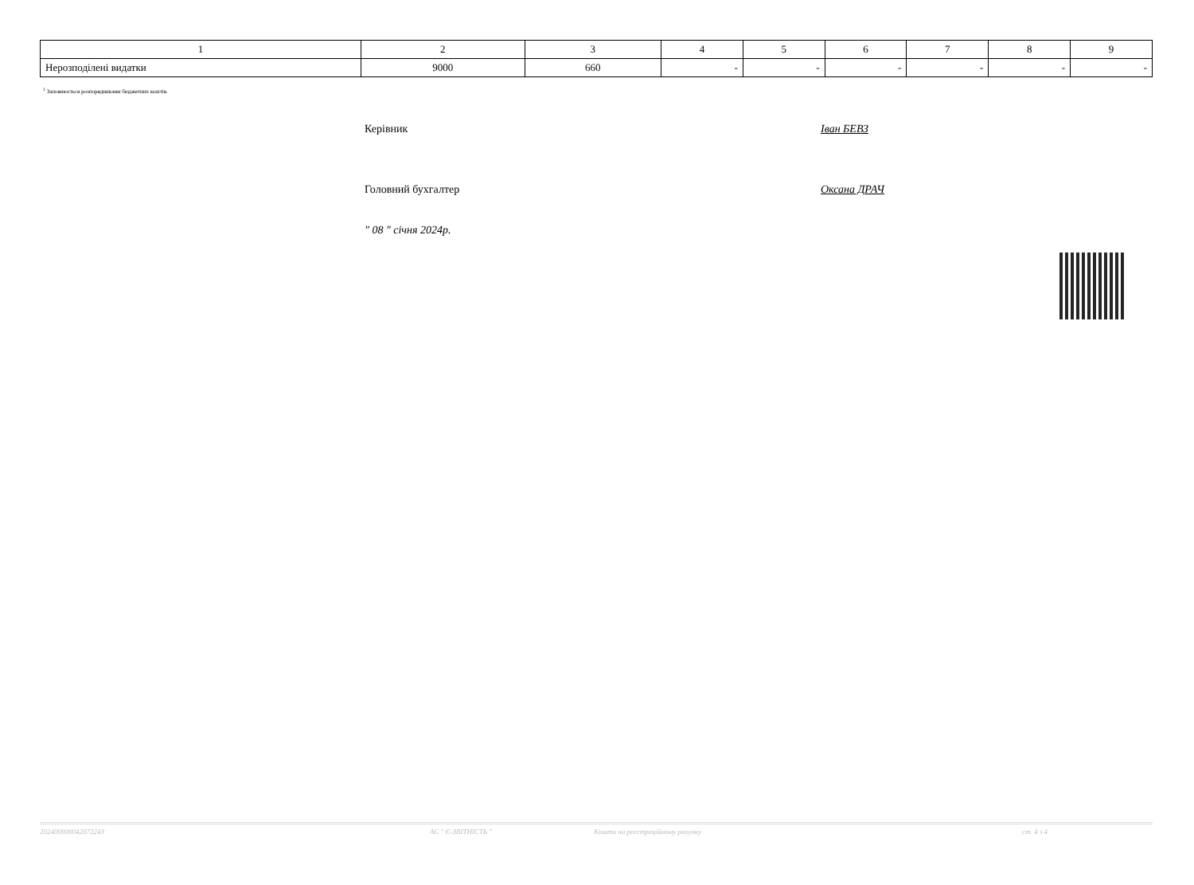| 1 | 2 | 3 | 4 | 5 | 6 | 7 | 8 | 9 |
| --- | --- | --- | --- | --- | --- | --- | --- | --- |
| Нерозподілені видатки | 9000 | 660 | - | - | - | - | - | - |
<sup>1</sup> Заповнюється розпорядниками бюджетних коштів.
Керівник Іван БЕВЗ
Головний бухгалтер Оксана ДРАЧ
" 08 " січня 2024р.
202400000042072243 АС " Є-ЗВІТНІСТЬ " Кошти на реєстраційному рахунку ст. 4 з 4